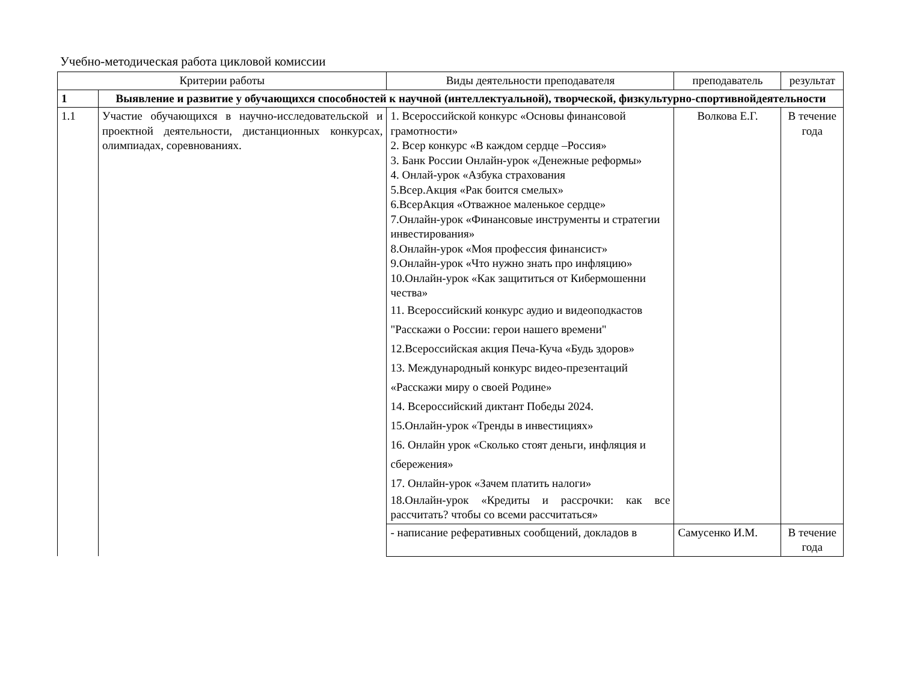Учебно-методическая работа цикловой комиссии
| Критерии работы | | Виды деятельности преподавателя | преподаватель | результат |
| --- | --- | --- | --- | --- |
| 1 | Выявление и развитие у обучающихся способностей к научной (интеллектуальной), творческой, физкультурно-спортивнойдеятельности | | | |
| 1.1 | Участие обучающихся в научно-исследовательской и проектной деятельности, дистанционных конкурсах, олимпиадах, соревнованиях. | 1. Всероссийской конкурс «Основы финансовой грамотности» 2. Всер конкурс «В каждом сердце –Россия» 3. Банк России Онлайн-урок «Денежные реформы» 4. Онлай-урок «Азбука страхования 5.Всер.Акция «Рак боится смелых» 6.ВсерАкция «Отважное маленькое сердце» 7.Онлайн-урок «Финансовые инструменты и стратегии инвестирования» 8.Онлайн-урок «Моя профессия финансист» 9.Онлайн-урок «Что нужно знать про инфляцию» 10.Онлайн-урок «Как защититься от Кибермошенни чества» 11. Всероссийский конкурс аудио и видеоподкастов "Расскажи о России: герои нашего времени" 12.Всероссийская акция Печа-Куча «Будь здоров» 13. Международный конкурс видео-презентаций «Расскажи миру о своей Родине» 14. Всероссийский диктант Победы 2024. 15.Онлайн-урок «Тренды в инвестициях» 16. Онлайн урок «Сколько стоят деньги, инфляция и сбережения» 17. Онлайн-урок «Зачем платить налоги» 18.Онлайн-урок «Кредиты и рассрочки: как все рассчитать? чтобы со всеми рассчитаться» | Волкова Е.Г. | В течение года |
| | | - написание реферативных сообщений, докладов в | Самусенко И.М. | В течение года |